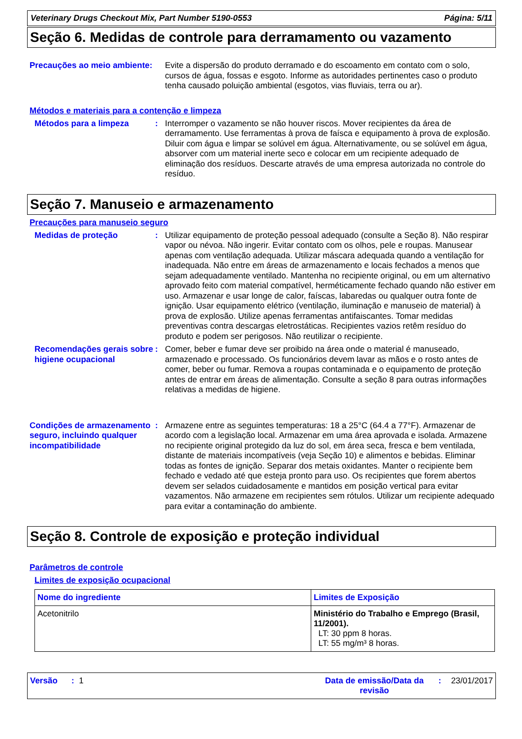Veterinary Drugs Checkout Mix, Part Number 5190-0553 Página: 5/11
Seção 6. Medidas de controle para derramamento ou vazamento
Precauções ao meio ambiente:
Evite a dispersão do produto derramado e do escoamento em contato com o solo, cursos de água, fossas e esgoto. Informe as autoridades pertinentes caso o produto tenha causado poluição ambiental (esgotos, vias fluviais, terra ou ar).
Métodos e materiais para a contenção e limpeza
Métodos para a limpeza : Interromper o vazamento se não houver riscos. Mover recipientes da área de derramamento. Use ferramentas à prova de faísca e equipamento à prova de explosão. Diluir com água e limpar se solúvel em água. Alternativamente, ou se solúvel em água, absorver com um material inerte seco e colocar em um recipiente adequado de eliminação dos resíduos. Descarte através de uma empresa autorizada no controle do resíduo.
Seção 7. Manuseio e armazenamento
Precauções para manuseio seguro
Medidas de proteção : Utilizar equipamento de proteção pessoal adequado (consulte a Seção 8). Não respirar vapor ou névoa. Não ingerir. Evitar contato com os olhos, pele e roupas. Manusear apenas com ventilação adequada. Utilizar máscara adequada quando a ventilação for inadequada. Não entre em áreas de armazenamento e locais fechados a menos que sejam adequadamente ventilado. Mantenha no recipiente original, ou em um alternativo aprovado feito com material compatível, herméticamente fechado quando não estiver em uso. Armazenar e usar longe de calor, faíscas, labaredas ou qualquer outra fonte de ignição. Usar equipamento elétrico (ventilação, iluminação e manuseio de material) à prova de explosão. Utilize apenas ferramentas antifaiscantes. Tomar medidas preventivas contra descargas eletrostáticas. Recipientes vazios retêm resíduo do produto e podem ser perigosos. Não reutilizar o recipiente.
Recomendações gerais sobre higiene ocupacional
: Comer, beber e fumar deve ser proibido na área onde o material é manuseado, armazenado e processado. Os funcionários devem lavar as mãos e o rosto antes de comer, beber ou fumar. Remova a roupas contaminada e o equipamento de proteção antes de entrar em áreas de alimentação. Consulte a seção 8 para outras informações relativas a medidas de higiene.
Condições de armazenamento seguro, incluindo qualquer incompatibilidade
: Armazene entre as seguintes temperaturas: 18 a 25°C (64.4 a 77°F). Armazenar de acordo com a legislação local. Armazenar em uma área aprovada e isolada. Armazene no recipiente original protegido da luz do sol, em área seca, fresca e bem ventilada, distante de materiais incompatíveis (veja Seção 10) e alimentos e bebidas. Eliminar todas as fontes de ignição. Separar dos metais oxidantes. Manter o recipiente bem fechado e vedado até que esteja pronto para uso. Os recipientes que forem abertos devem ser selados cuidadosamente e mantidos em posição vertical para evitar vazamentos. Não armazene em recipientes sem rótulos. Utilizar um recipiente adequado para evitar a contaminação do ambiente.
Seção 8. Controle de exposição e proteção individual
Parâmetros de controle
Limites de exposição ocupacional
| Nome do ingrediente | Limites de Exposição |
| Acetonitrilo | Ministério do Trabalho e Emprego (Brasil, 11/2001). LT: 30 ppm 8 horas. LT: 55 mg/m³ 8 horas. |
Versão : 1 Data de emissão/Data da revisão: 23/01/2017